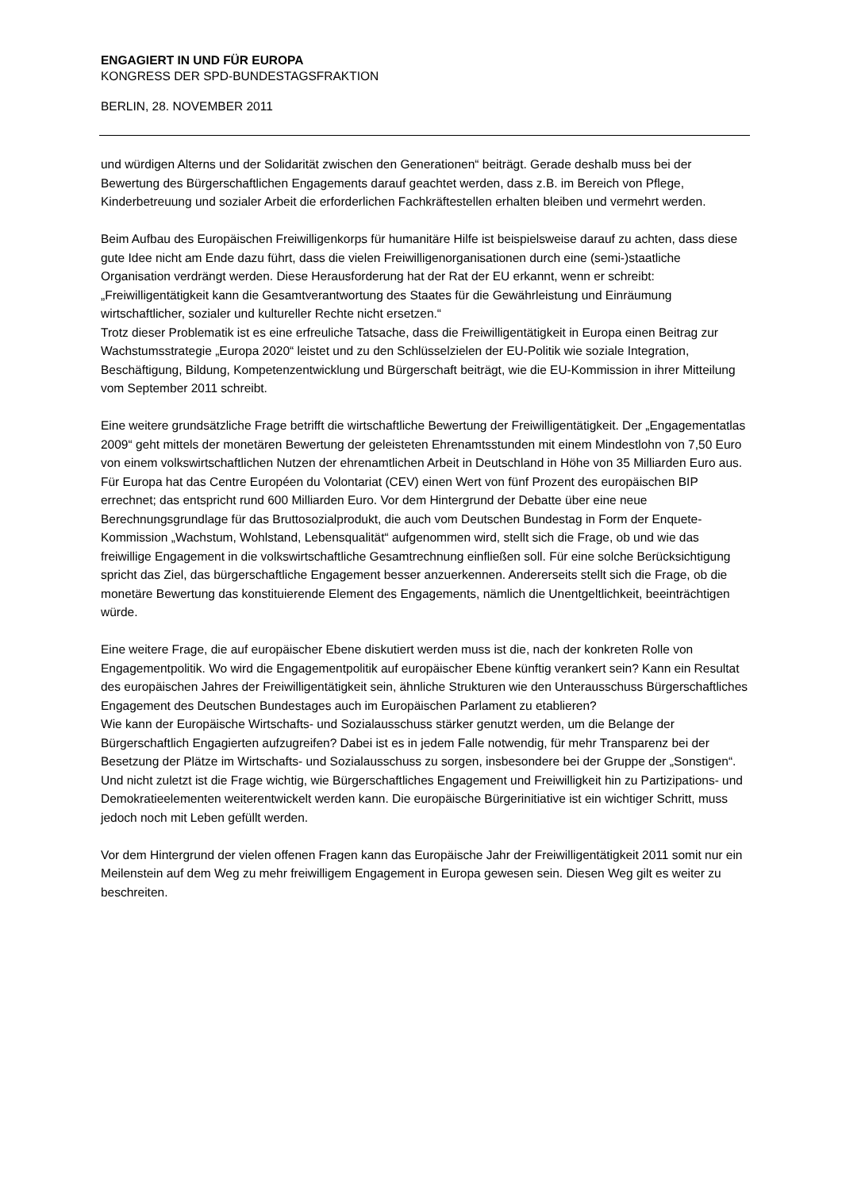ENGAGIERT IN UND FÜR EUROPA
KONGRESS DER SPD-BUNDESTAGSFRAKTION
BERLIN, 28. NOVEMBER 2011
und würdigen Alterns und der Solidarität zwischen den Generationen“ beiträgt. Gerade deshalb muss bei der Bewertung des Bürgerschaftlichen Engagements darauf geachtet werden, dass z.B. im Bereich von Pflege, Kinderbetreuung und sozialer Arbeit die erforderlichen Fachkräftestellen erhalten bleiben und vermehrt werden.
Beim Aufbau des Europäischen Freiwilligenkorps für humanitäre Hilfe ist beispielsweise darauf zu achten, dass diese gute Idee nicht am Ende dazu führt, dass die vielen Freiwilligenorganisationen durch eine (semi-)staatliche Organisation verdrängt werden. Diese Herausforderung hat der Rat der EU erkannt, wenn er schreibt: „Freiwilligentätigkeit kann die Gesamtverantwortung des Staates für die Gewährleistung und Einräumung wirtschaftlicher, sozialer und kultureller Rechte nicht ersetzen.“
Trotz dieser Problematik ist es eine erfreuliche Tatsache, dass die Freiwilligentätigkeit in Europa einen Beitrag zur Wachstumsstrategie „Europa 2020“ leistet und zu den Schlüsselzielen der EU-Politik wie soziale Integration, Beschäftigung, Bildung, Kompetenzentwicklung und Bürgerschaft beiträgt, wie die EU-Kommission in ihrer Mitteilung vom September 2011 schreibt.
Eine weitere grundsätzliche Frage betrifft die wirtschaftliche Bewertung der Freiwilligentätigkeit. Der „Engagementatlas 2009“ geht mittels der monetären Bewertung der geleisteten Ehrenamtsstunden mit einem Mindestlohn von 7,50 Euro von einem volkswirtschaftlichen Nutzen der ehrenamtlichen Arbeit in Deutschland in Höhe von 35 Milliarden Euro aus. Für Europa hat das Centre Européen du Volontariat (CEV) einen Wert von fünf Prozent des europäischen BIP errechnet; das entspricht rund 600 Milliarden Euro. Vor dem Hintergrund der Debatte über eine neue Berechnungsgrundlage für das Bruttosozialprodukt, die auch vom Deutschen Bundestag in Form der Enquete-Kommission „Wachstum, Wohlstand, Lebensqualität“ aufgenommen wird, stellt sich die Frage, ob und wie das freiwillige Engagement in die volkswirtschaftliche Gesamtrechnung einfließen soll. Für eine solche Berücksichtigung spricht das Ziel, das bürgerschaftliche Engagement besser anzuerkennen. Andererseits stellt sich die Frage, ob die monetäre Bewertung das konstituierende Element des Engagements, nämlich die Unentgeltlichkeit, beeinträchtigen würde.
Eine weitere Frage, die auf europäischer Ebene diskutiert werden muss ist die, nach der konkreten Rolle von Engagementpolitik. Wo wird die Engagementpolitik auf europäischer Ebene künftig verankert sein? Kann ein Resultat des europäischen Jahres der Freiwilligentätigkeit sein, ähnliche Strukturen wie den Unterausschuss Bürgerschaftliches Engagement des Deutschen Bundestages auch im Europäischen Parlament zu etablieren?
Wie kann der Europäische Wirtschafts- und Sozialausschuss stärker genutzt werden, um die Belange der Bürgerschaftlich Engagierten aufzugreifen? Dabei ist es in jedem Falle notwendig, für mehr Transparenz bei der Besetzung der Plätze im Wirtschafts- und Sozialausschuss zu sorgen, insbesondere bei der Gruppe der „Sonstigen“.
Und nicht zuletzt ist die Frage wichtig, wie Bürgerschaftliches Engagement und Freiwilligkeit hin zu Partizipations- und Demokratieelementen weiterentwickelt werden kann. Die europäische Bürgerinitiative ist ein wichtiger Schritt, muss jedoch noch mit Leben gefüllt werden.
Vor dem Hintergrund der vielen offenen Fragen kann das Europäische Jahr der Freiwilligentätigkeit 2011 somit nur ein Meilenstein auf dem Weg zu mehr freiwilligem Engagement in Europa gewesen sein. Diesen Weg gilt es weiter zu beschreiten.